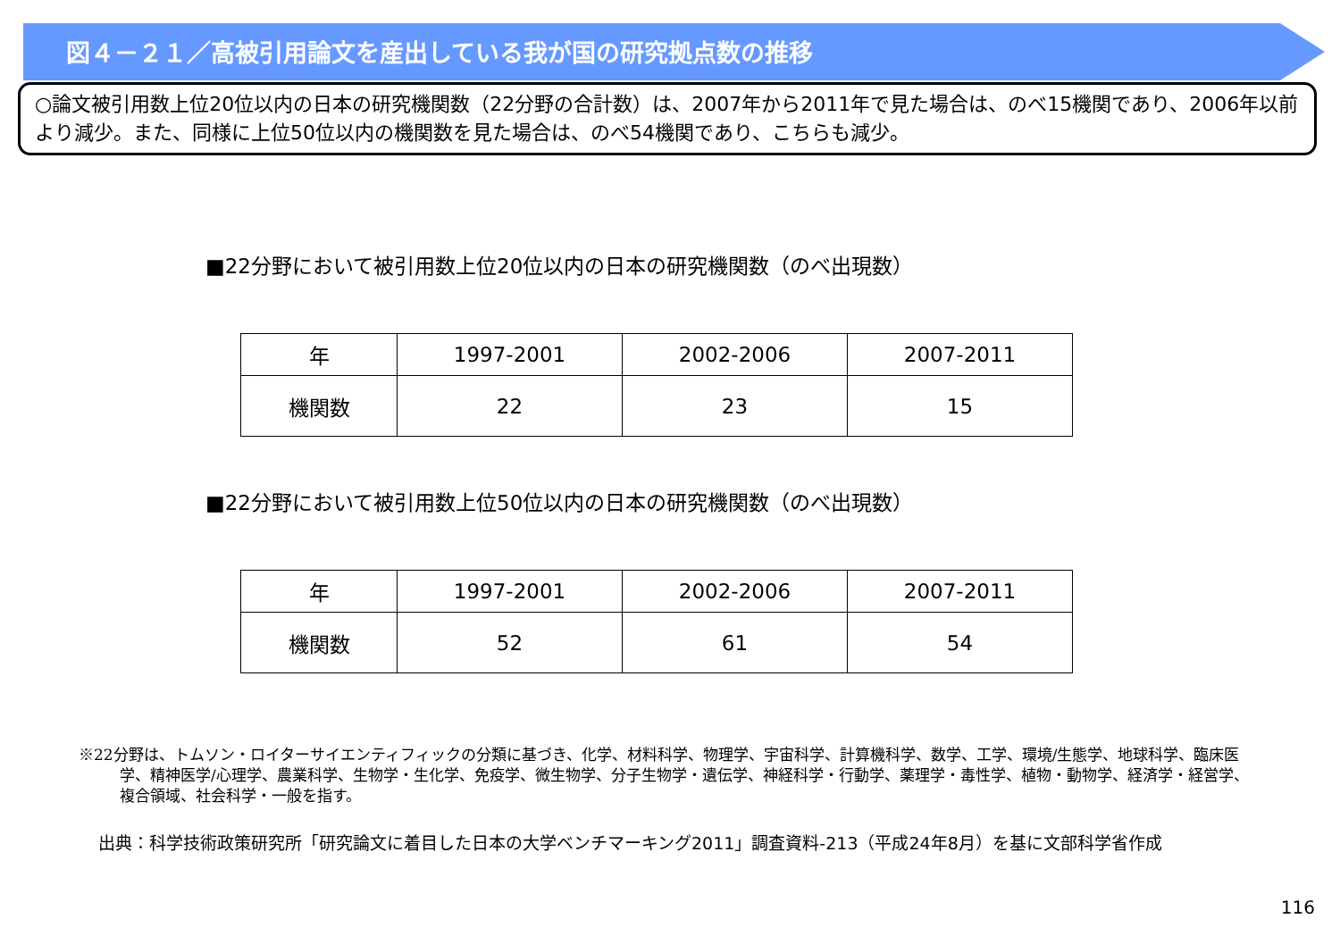図４－２１／高被引用論文を産出している我が国の研究拠点数の推移
○論文被引用数上位20位以内の日本の研究機関数（22分野の合計数）は、2007年から2011年で見た場合は、のべ15機関であり、2006年以前より減少。また、同様に上位50位以内の機関数を見た場合は、のべ54機関であり、こちらも減少。
■22分野において被引用数上位20位以内の日本の研究機関数（のべ出現数）
| 年 | 1997-2001 | 2002-2006 | 2007-2011 |
| 機関数 | 22 | 23 | 15 |
■22分野において被引用数上位50位以内の日本の研究機関数（のべ出現数）
| 年 | 1997-2001 | 2002-2006 | 2007-2011 |
| 機関数 | 52 | 61 | 54 |
※22分野は、トムソン・ロイターサイエンティフィックの分類に基づき、化学、材料科学、物理学、宇宙科学、計算機科学、数学、工学、環境/生態学、地球科学、臨床医学、精神医学/心理学、農業科学、生物学・生化学、免疫学、微生物学、分子生物学・遺伝学、神経科学・行動学、薬理学・毒性学、植物・動物学、経済学・経営学、複合領域、社会科学・一般を指す。
出典：科学技術政策研究所「研究論文に着目した日本の大学ベンチマーキング2011」調査資料-213（平成24年8月）を基に文部科学省作成
116